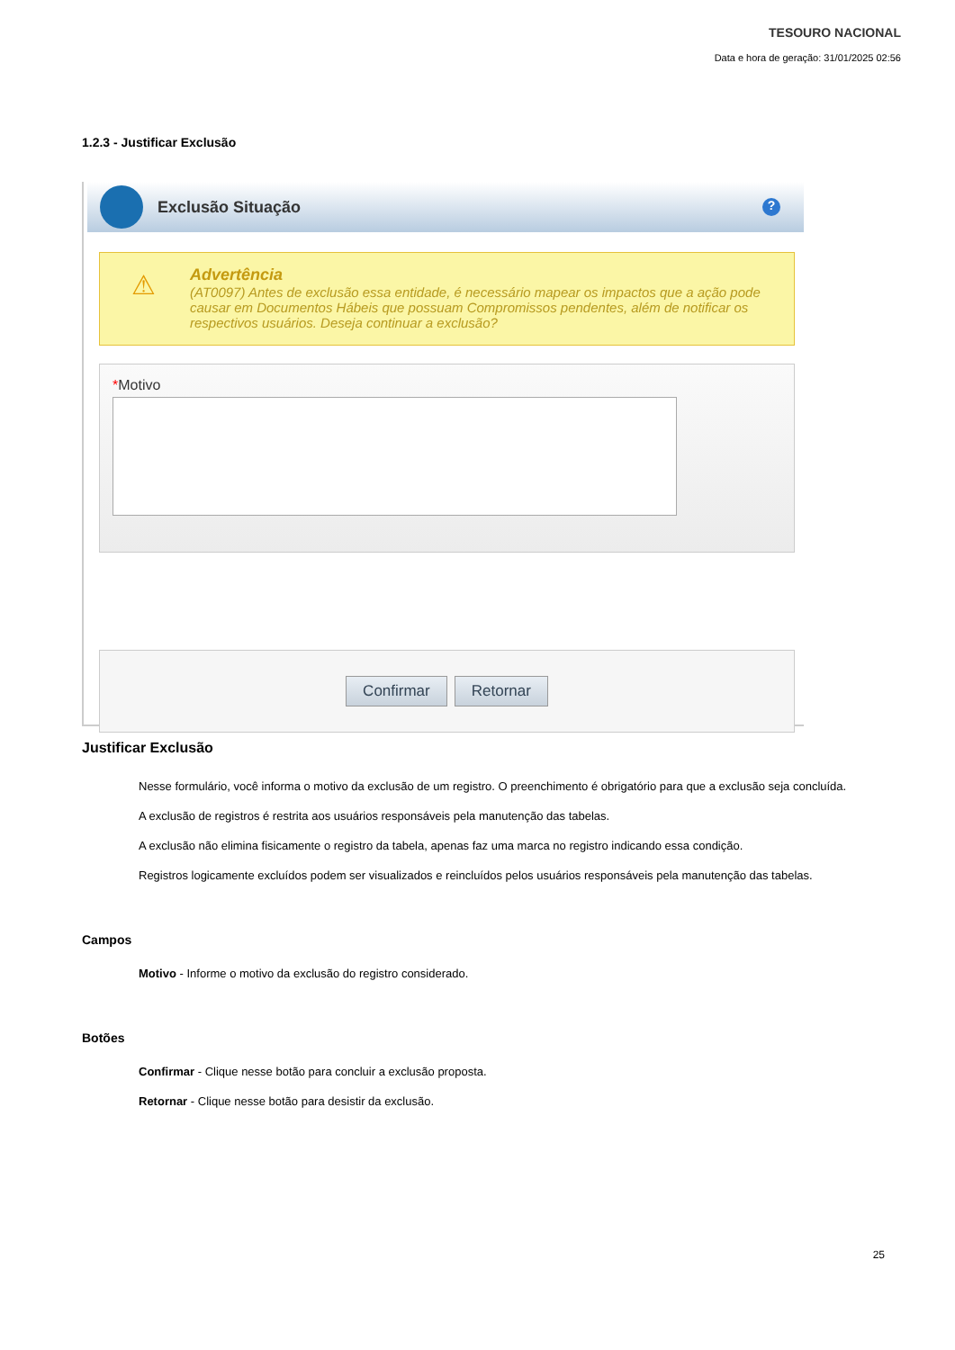TESOURO NACIONAL
Data e hora de geração: 31/01/2025 02:56
1.2.3 - Justificar Exclusão
Exclusão Situação
?
⚠
Advertência
(AT0097) Antes de exclusão essa entidade, é necessário mapear os impactos que a ação pode causar em Documentos Hábeis que possuam Compromissos pendentes, além de notificar os respectivos usuários. Deseja continuar a exclusão?
*Motivo
Confirmar Retornar
Justificar Exclusão
Nesse formulário, você informa o motivo da exclusão de um registro. O preenchimento é obrigatório para que a exclusão seja concluída.
A exclusão de registros é restrita aos usuários responsáveis pela manutenção das tabelas.
A exclusão não elimina fisicamente o registro da tabela, apenas faz uma marca no registro indicando essa condição.
Registros logicamente excluídos podem ser visualizados e reincluídos pelos usuários responsáveis pela manutenção das tabelas.
Campos
Motivo - Informe o motivo da exclusão do registro considerado.
Botões
Confirmar - Clique nesse botão para concluir a exclusão proposta.
Retornar - Clique nesse botão para desistir da exclusão.
25